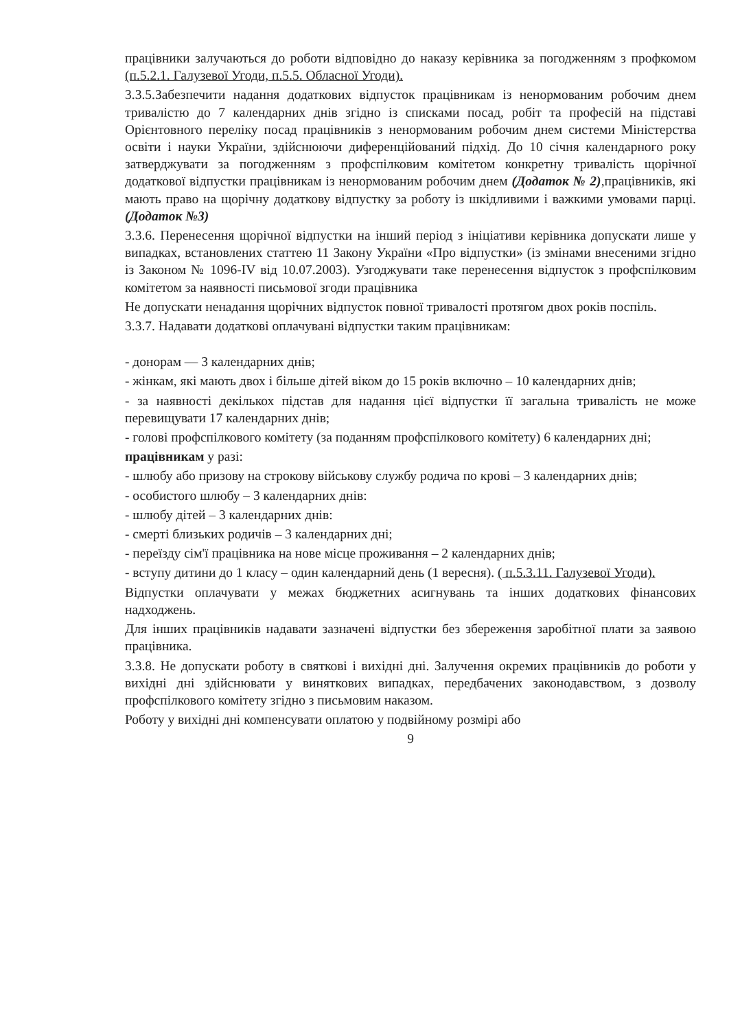працівники залучаються до роботи відповідно до наказу керівника за погодженням з профкомом (п.5.2.1. Галузевої Угоди, п.5.5. Обласної Угоди).
3.3.5.Забезпечити надання додаткових відпусток працівникам із ненормованим робочим днем тривалістю до 7 календарних днів згідно із списками посад, робіт та професій на підставі Орієнтовного переліку посад працівників з ненормованим робочим днем системи Міністерства освіти і науки України, здійснюючи диференційований підхід. До 10 січня календарного року затверджувати за погодженням з профспілковим комітетом конкретну тривалість щорічної додаткової відпустки працівникам із ненормованим робочим днем (Додаток № 2),працівників, які мають право на щорічну додаткову відпустку за роботу із шкідливими і важкими умовами парці.(Додаток №3)
3.3.6. Перенесення щорічної відпустки на інший період з ініціативи керівника допускати лише у випадках, встановлених статтею 11 Закону України «Про відпустки» (із змінами внесеними згідно із Законом № 1096-IV від 10.07.2003). Узгоджувати таке перенесення відпусток з профспілковим комітетом за наявності письмової згоди працівника
Не допускати ненадання щорічних відпусток повної тривалості протягом двох років поспіль.
3.3.7. Надавати додаткові оплачувані відпустки таким працівникам:
- донорам — 3 календарних днів;
- жінкам, які мають двох і більше дітей віком до 15 років включно – 10 календарних днів;
- за наявності декількох підстав для надання цієї відпустки її загальна тривалість не може перевищувати 17 календарних днів;
- голові профспілкового комітету (за поданням профспілкового комітету) 6 календарних дні;
працівникам у разі:
- шлюбу або призову на строкову військову службу родича по крові – 3 календарних днів;
- особистого шлюбу – 3 календарних днів:
- шлюбу дітей – 3 календарних днів:
- смерті близьких родичів – 3 календарних дні;
- переїзду сім'ї працівника на нове місце проживання – 2 календарних днів;
- вступу дитини до 1 класу – один календарний день (1 вересня). ( п.5.3.11. Галузевої Угоди).
Відпустки оплачувати у межах бюджетних асигнувань та інших додаткових фінансових надходжень.
Для інших працівників надавати зазначені відпустки без збереження заробітної плати за заявою працівника.
3.3.8. Не допускати роботу в святкові і вихідні дні. Залучення окремих працівників до роботи у вихідні дні здійснювати у виняткових випадках, передбачених законодавством, з дозволу профспілкового комітету згідно з письмовим наказом.
Роботу у вихідні дні компенсувати оплатою у подвійному розмірі або
9